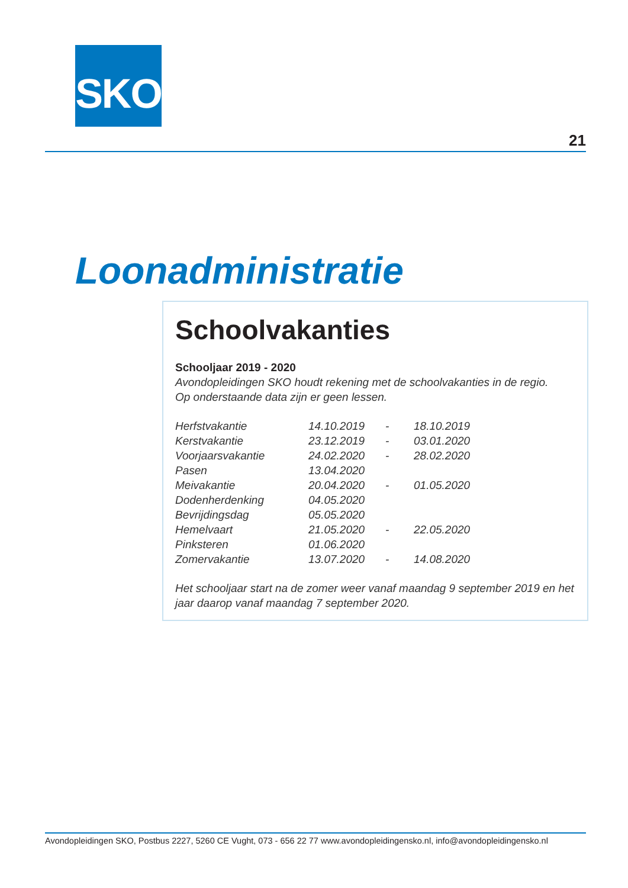SKO
21
Loonadministratie
Schoolvakanties
Schooljaar 2019 - 2020
Avondopleidingen SKO houdt rekening met de schoolvakanties in de regio.
Op onderstaande data zijn er geen lessen.
| Herfstvakantie | 14.10.2019 | - | 18.10.2019 |
| Kerstvakantie | 23.12.2019 | - | 03.01.2020 |
| Voorjaarsvakantie | 24.02.2020 | - | 28.02.2020 |
| Pasen | 13.04.2020 | | |
| Meivakantie | 20.04.2020 | - | 01.05.2020 |
| Dodenherdenking | 04.05.2020 | | |
| Bevrijdingsdag | 05.05.2020 | | |
| Hemelvaart | 21.05.2020 | - | 22.05.2020 |
| Pinksteren | 01.06.2020 | | |
| Zomervakantie | 13.07.2020 | - | 14.08.2020 |
Het schooljaar start na de zomer weer vanaf maandag 9 september 2019 en het jaar daarop vanaf maandag 7 september 2020.
Avondopleidingen SKO, Postbus 2227, 5260 CE Vught, 073 - 656 22 77 www.avondopleidingensko.nl, info@avondopleidingensko.nl